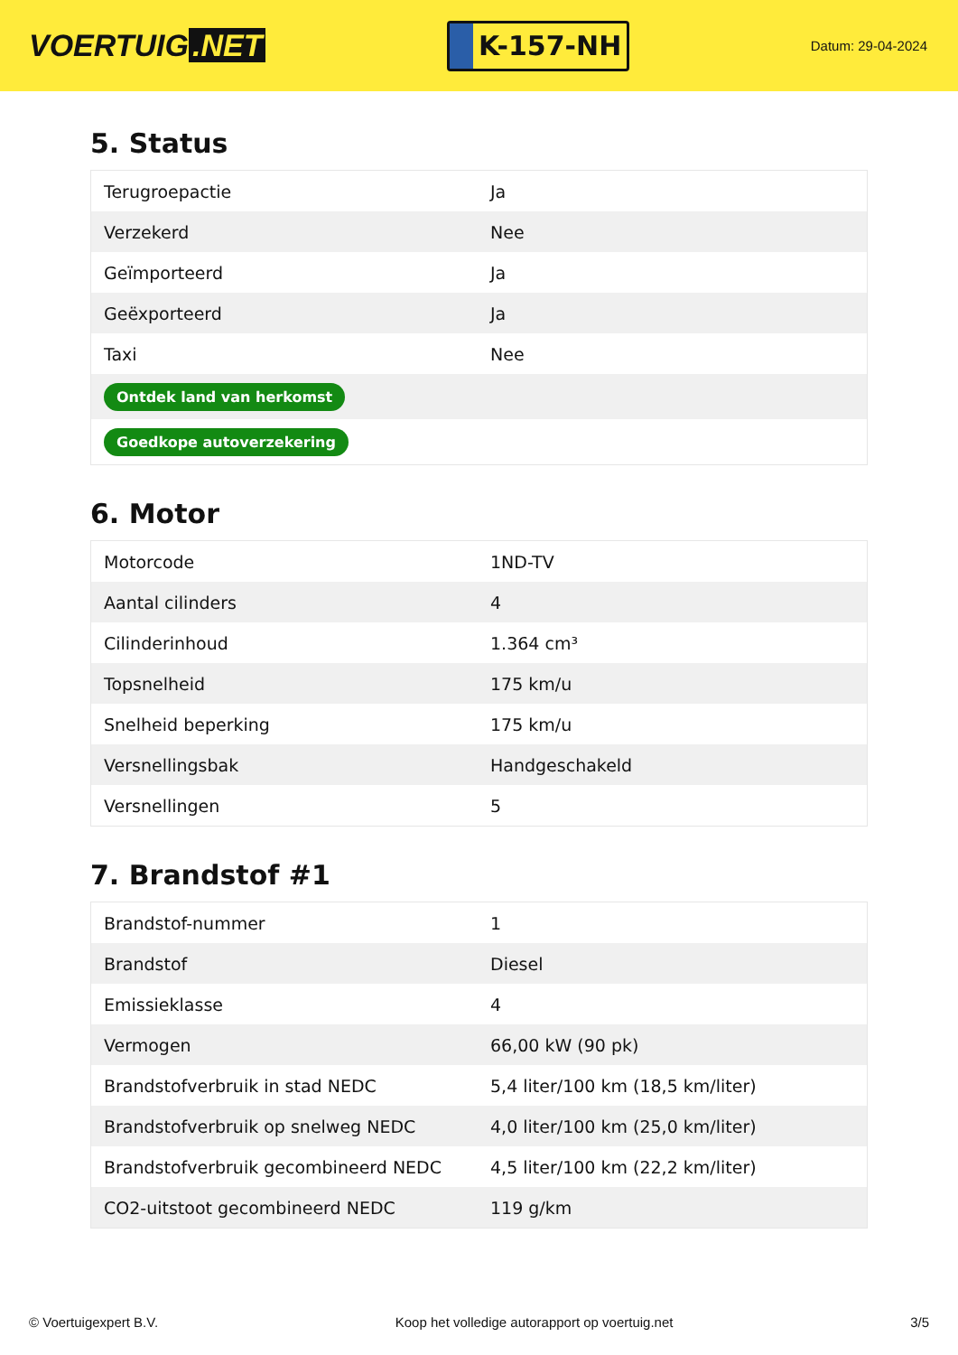VOERTUIG.NET
K-157-NH
Datum: 29-04-2024
5. Status
| Terugroepactie | Ja |
| Verzekerd | Nee |
| Geïmporteerd | Ja |
| Geëxporteerd | Ja |
| Taxi | Nee |
| Ontdek land van herkomst | |
| Goedkope autoverzekering | |
6. Motor
| Motorcode | 1ND-TV |
| Aantal cilinders | 4 |
| Cilinderinhoud | 1.364 cm³ |
| Topsnelheid | 175 km/u |
| Snelheid beperking | 175 km/u |
| Versnellingsbak | Handgeschakeld |
| Versnellingen | 5 |
7. Brandstof #1
| Brandstof-nummer | 1 |
| Brandstof | Diesel |
| Emissieklasse | 4 |
| Vermogen | 66,00 kW (90 pk) |
| Brandstofverbruik in stad NEDC | 5,4 liter/100 km (18,5 km/liter) |
| Brandstofverbruik op snelweg NEDC | 4,0 liter/100 km (25,0 km/liter) |
| Brandstofverbruik gecombineerd NEDC | 4,5 liter/100 km (22,2 km/liter) |
| CO2-uitstoot gecombineerd NEDC | 119 g/km |
© Voertuigexpert B.V. Koop het volledige autorapport op voertuig.net 3/5